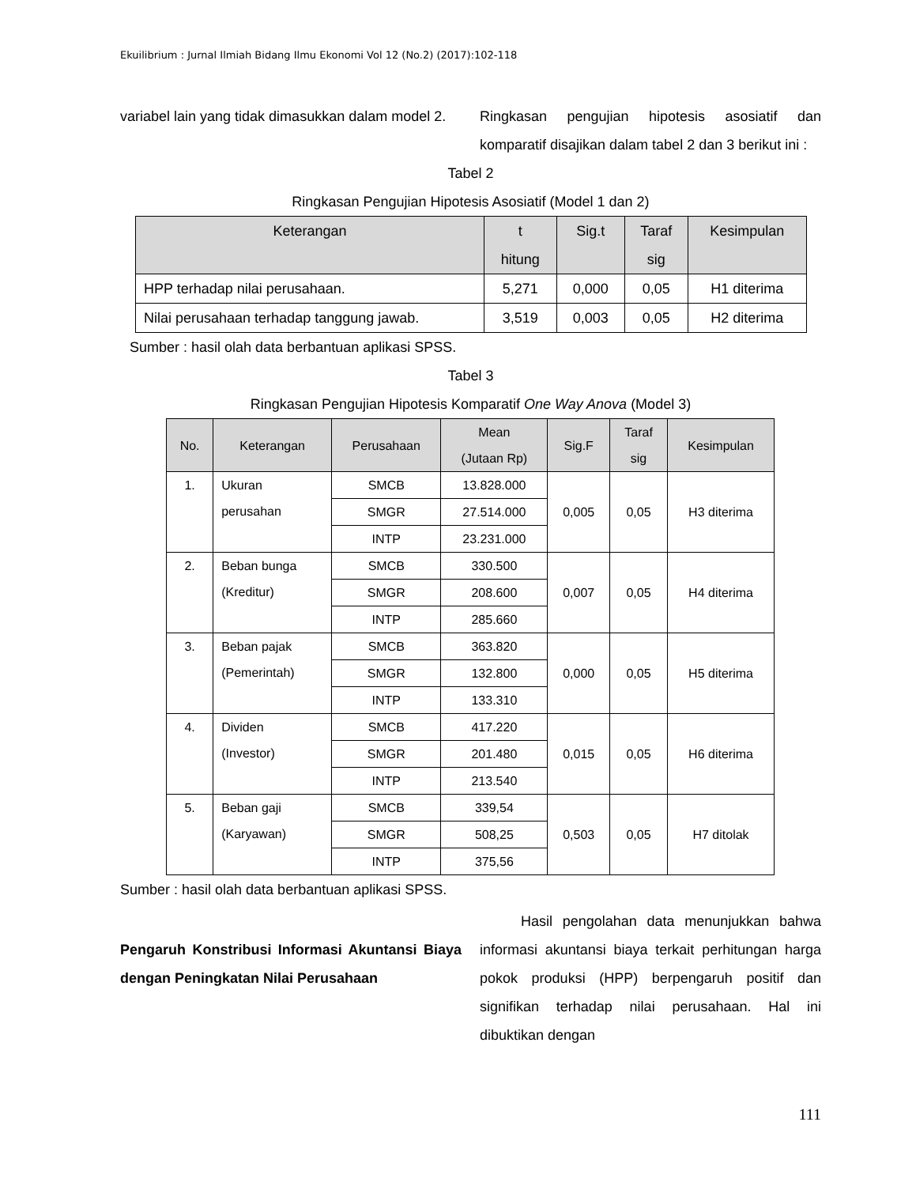Ekuilibrium : Jurnal Ilmiah Bidang Ilmu Ekonomi Vol 12 (No.2) (2017):102-118
variabel lain yang tidak dimasukkan dalam model 2.
Ringkasan pengujian hipotesis asosiatif dan komparatif disajikan dalam tabel 2 dan 3 berikut ini :
Tabel 2
Ringkasan Pengujian Hipotesis Asosiatif (Model 1 dan 2)
| Keterangan | t hitung | Sig.t | Taraf sig | Kesimpulan |
| --- | --- | --- | --- | --- |
| HPP terhadap nilai perusahaan. | 5,271 | 0,000 | 0,05 | H1 diterima |
| Nilai perusahaan terhadap tanggung jawab. | 3,519 | 0,003 | 0,05 | H2 diterima |
Sumber : hasil olah data berbantuan aplikasi SPSS.
Tabel 3
Ringkasan Pengujian Hipotesis Komparatif One Way Anova (Model 3)
| No. | Keterangan | Perusahaan | Mean (Jutaan Rp) | Sig.F | Taraf sig | Kesimpulan |
| --- | --- | --- | --- | --- | --- | --- |
| 1. | Ukuran perusahan | SMCB | 13.828.000 | 0,005 | 0,05 | H3 diterima |
| | | SMGR | 27.514.000 | | | |
| | | INTP | 23.231.000 | | | |
| 2. | Beban bunga (Kreditur) | SMCB | 330.500 | 0,007 | 0,05 | H4 diterima |
| | | SMGR | 208.600 | | | |
| | | INTP | 285.660 | | | |
| 3. | Beban pajak (Pemerintah) | SMCB | 363.820 | 0,000 | 0,05 | H5 diterima |
| | | SMGR | 132.800 | | | |
| | | INTP | 133.310 | | | |
| 4. | Dividen (Investor) | SMCB | 417.220 | 0,015 | 0,05 | H6 diterima |
| | | SMGR | 201.480 | | | |
| | | INTP | 213.540 | | | |
| 5. | Beban gaji (Karyawan) | SMCB | 339,54 | 0,503 | 0,05 | H7 ditolak |
| | | SMGR | 508,25 | | | |
| | | INTP | 375,56 | | | |
Sumber : hasil olah data berbantuan aplikasi SPSS.
Pengaruh Konstribusi Informasi Akuntansi Biaya dengan Peningkatan Nilai Perusahaan
Hasil pengolahan data menunjukkan bahwa informasi akuntansi biaya terkait perhitungan harga pokok produksi (HPP) berpengaruh positif dan signifikan terhadap nilai perusahaan. Hal ini dibuktikan dengan
111